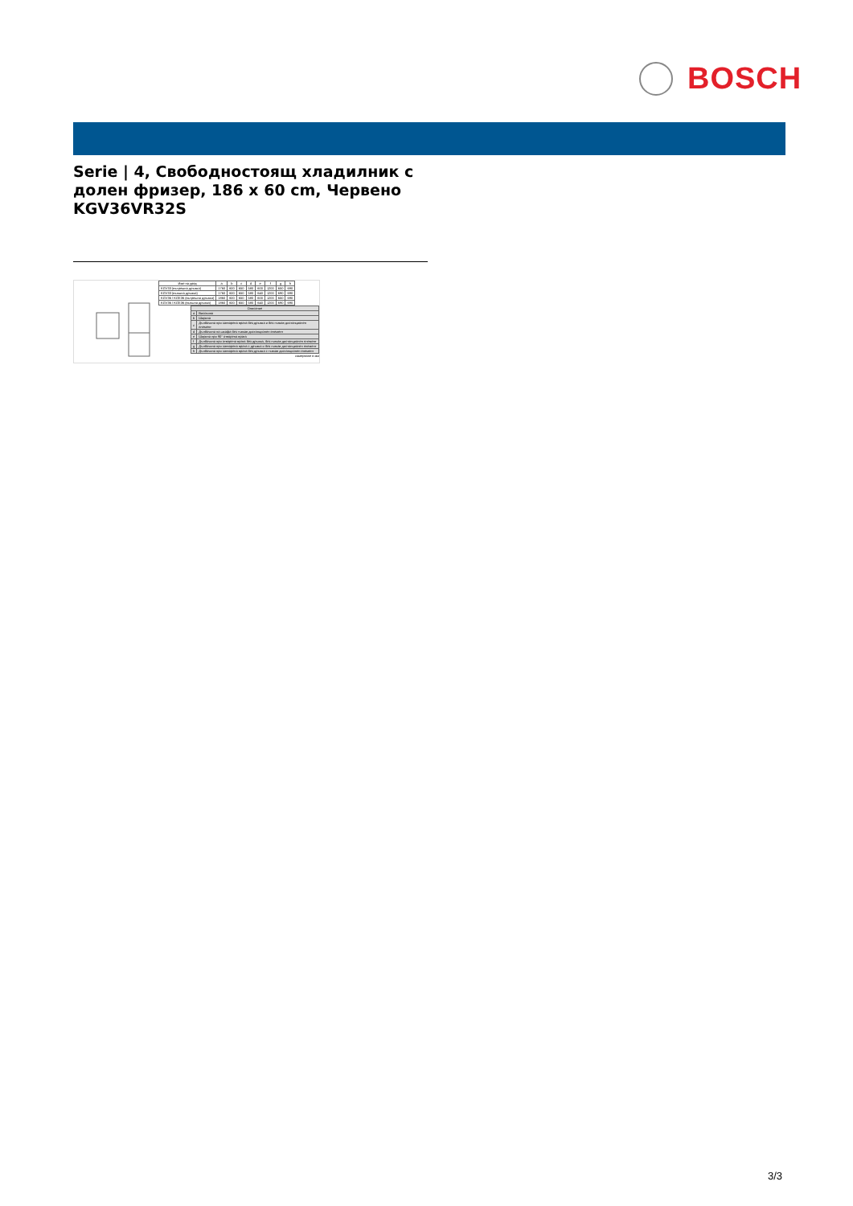BOSCH
Serie | 4, Свободностоящ хладилник с долен фризер, 186 x 60 cm, Червено KGV36VR32S
| Име на уред | a | b | c | d | e | f | g | h |
| --- | --- | --- | --- | --- | --- | --- | --- | --- |
| KGV33 (вътрешна дръжка) | 1760 | 600 | 650 | 580 | 600 | 1200 | 650 | 690 |
| KGV33 (външна дръжка) | 1760 | 600 | 650 | 580 | 640 | 1200 | 690 | 690 |
| KGV36 / KGE36 (вътрешна дръжка) | 1860 | 600 | 650 | 580 | 600 | 1200 | 650 | 690 |
| KGV36 / KGE36 (външна дръжка) | 1860 | 600 | 650 | 580 | 640 | 1200 | 690 | 690 |
| Описание | |
| --- | --- |
| a | Височина |
| b | Ширина |
| c | Дълбочина при затворена врата без дръжка и без гъвкав дистанционен елемент |
| d | Дълбочина на шкафа без гъвкав дистанционен елемент |
| e | Ширина при 90° отворена врата |
| f | Дълбочина при отворена врата без дръжка, без гъвкав дистанционен елемент |
| g | Дълбочина при затворена врата с дръжка и без гъвкав дистанционен елемент |
| h | Дълбочина при затворена врата без дръжка с гъвкав дистанционен елемент |
измерване в мм
3/3